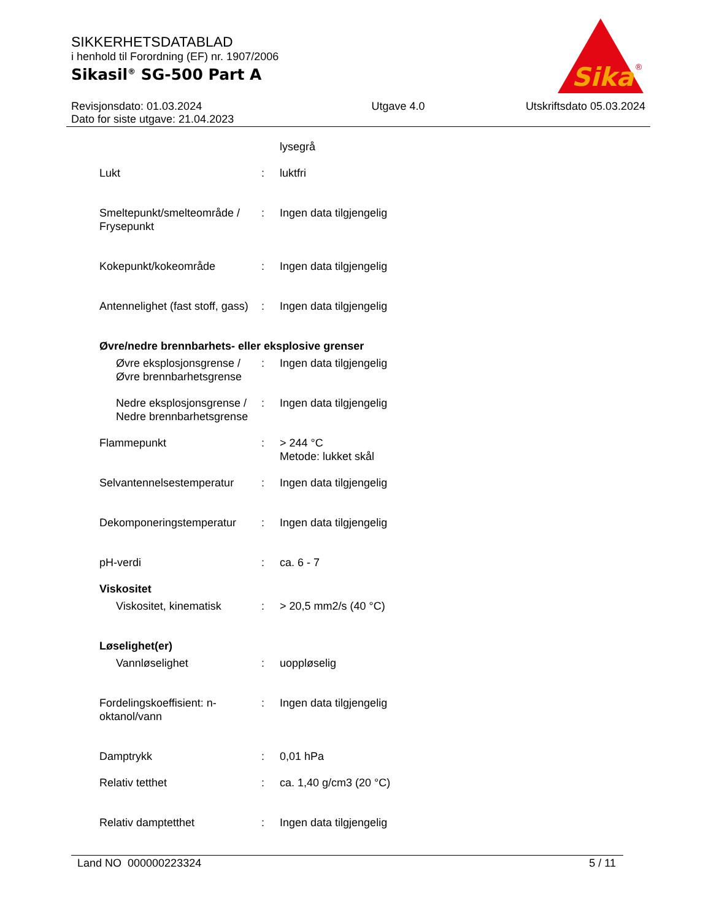SIKKERHETSDATABLAD
i henhold til Forordning (EF) nr. 1907/2006
Sikasil<sup>®</sup> SG-500 Part A
Sika
®
Revisjonsdato: 01.03.2024
Dato for siste utgave: 21.04.2023
Utgave 4.0 Utskriftsdato 05.03.2024
lysegrå
Lukt : luktfri
Smeltepunkt/smelteområde / Frysepunkt
: Ingen data tilgjengelig
Kokepunkt/kokeområde : Ingen data tilgjengelig
Antennelighet (fast stoff, gass)
: Ingen data tilgjengelig
Øvre/nedre brennbarhets- eller eksplosive grenser
Øvre eksplosjonsgrense / Øvre brennbarhetsgrense
: Ingen data tilgjengelig
Nedre eksplosjonsgrense / Nedre brennbarhetsgrense
: Ingen data tilgjengelig
Flammepunkt : > 244 °C
Metode: lukket skål
Selvantennelsestemperatur
: Ingen data tilgjengelig
Dekomponeringstemperatur : Ingen data tilgjengelig
pH-verdi : ca. 6 - 7
Viskositet
Viskositet, kinematisk
: > 20,5 mm2/s (40 °C)
Løselighet(er)
Vannløselighet : uoppløselig
Fordelingskoeffisient: n-oktanol/vann
: Ingen data tilgjengelig
Damptrykk : 0,01 hPa
Relativ tetthet : ca. 1,40 g/cm3 (20 °C)
Relativ damptetthet : Ingen data tilgjengelig
Land NO 000000223324 5 / 11